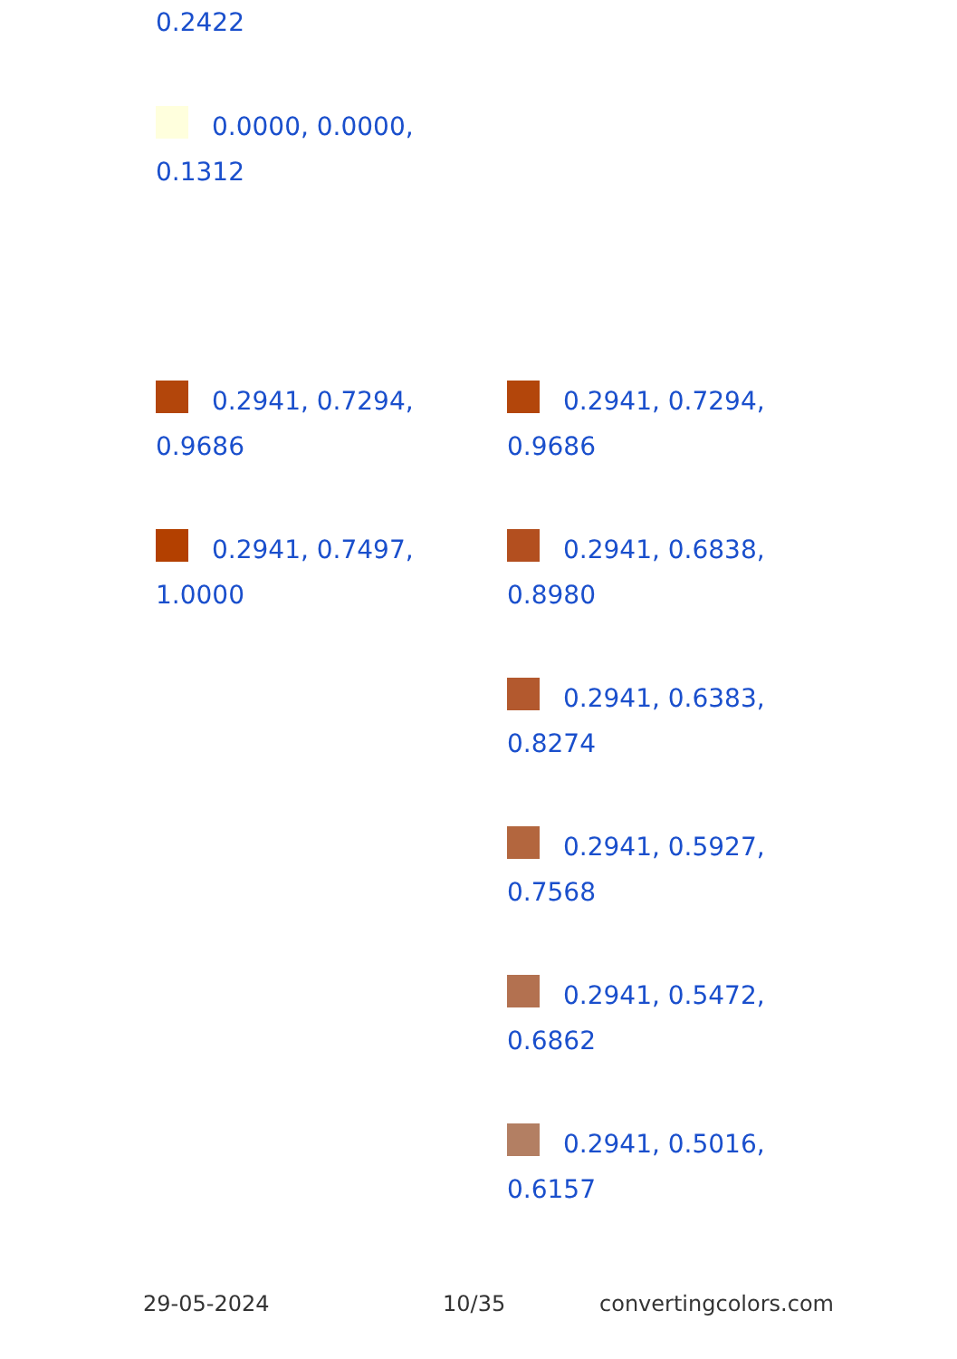0.2422
0.0000, 0.0000, 0.1312
0.2941, 0.7294, 0.9686
0.2941, 0.7294, 0.9686
0.2941, 0.7497, 1.0000
0.2941, 0.6838, 0.8980
0.2941, 0.6383, 0.8274
0.2941, 0.5927, 0.7568
0.2941, 0.5472, 0.6862
0.2941, 0.5016, 0.6157
29-05-2024 10/35 convertingcolors.com